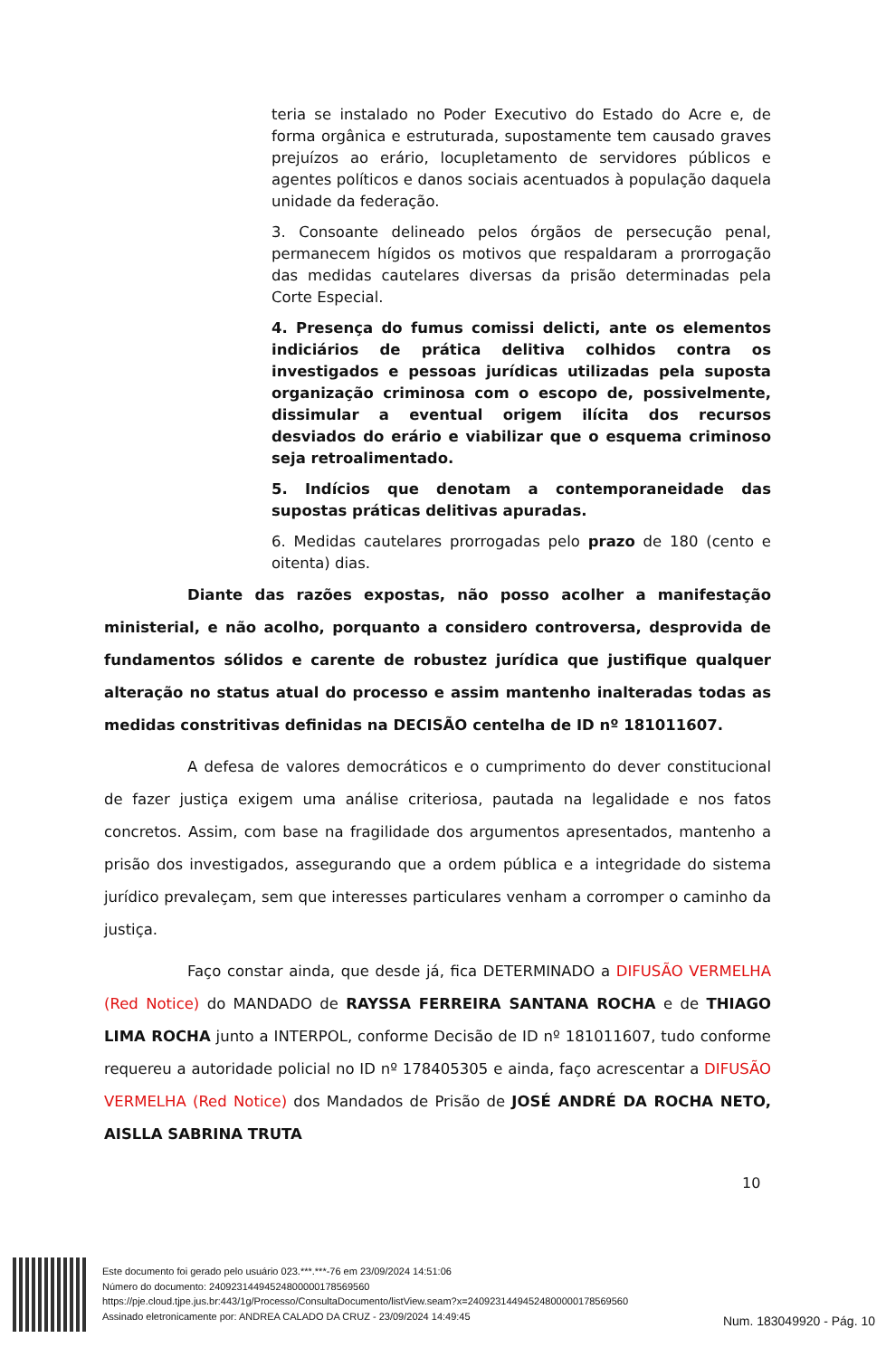teria se instalado no Poder Executivo do Estado do Acre e, de forma orgânica e estruturada, supostamente tem causado graves prejuízos ao erário, locupletamento de servidores públicos e agentes políticos e danos sociais acentuados à população daquela unidade da federação.
3. Consoante delineado pelos órgãos de persecução penal, permanecem hígidos os motivos que respaldaram a prorrogação das medidas cautelares diversas da prisão determinadas pela Corte Especial.
4. Presença do fumus comissi delicti, ante os elementos indiciários de prática delitiva colhidos contra os investigados e pessoas jurídicas utilizadas pela suposta organização criminosa com o escopo de, possivelmente, dissimular a eventual origem ilícita dos recursos desviados do erário e viabilizar que o esquema criminoso seja retroalimentado.
5. Indícios que denotam a contemporaneidade das supostas práticas delitivas apuradas.
6. Medidas cautelares prorrogadas pelo prazo de 180 (cento e oitenta) dias.
Diante das razões expostas, não posso acolher a manifestação ministerial, e não acolho, porquanto a considero controversa, desprovida de fundamentos sólidos e carente de robustez jurídica que justifique qualquer alteração no status atual do processo e assim mantenho inalteradas todas as medidas constritivas definidas na DECISÃO centelha de ID nº 181011607.
A defesa de valores democráticos e o cumprimento do dever constitucional de fazer justiça exigem uma análise criteriosa, pautada na legalidade e nos fatos concretos. Assim, com base na fragilidade dos argumentos apresentados, mantenho a prisão dos investigados, assegurando que a ordem pública e a integridade do sistema jurídico prevaleçam, sem que interesses particulares venham a corromper o caminho da justiça.
Faço constar ainda, que desde já, fica DETERMINADO a DIFUSÃO VERMELHA (Red Notice) do MANDADO de RAYSSA FERREIRA SANTANA ROCHA e de THIAGO LIMA ROCHA junto a INTERPOL, conforme Decisão de ID nº 181011607, tudo conforme requereu a autoridade policial no ID nº 178405305 e ainda, faço acrescentar a DIFUSÃO VERMELHA (Red Notice) dos Mandados de Prisão de JOSÉ ANDRÉ DA ROCHA NETO, AISLLA SABRINA TRUTA
10
Este documento foi gerado pelo usuário 023.***.***-76 em 23/09/2024 14:51:06
Número do documento: 24092314494524800000178569560
https://pje.cloud.tjpe.jus.br:443/1g/Processo/ConsultaDocumento/listView.seam?x=24092314494524800000178569560
Assinado eletronicamente por: ANDREA CALADO DA CRUZ - 23/09/2024 14:49:45
Num. 183049920 - Pág. 10